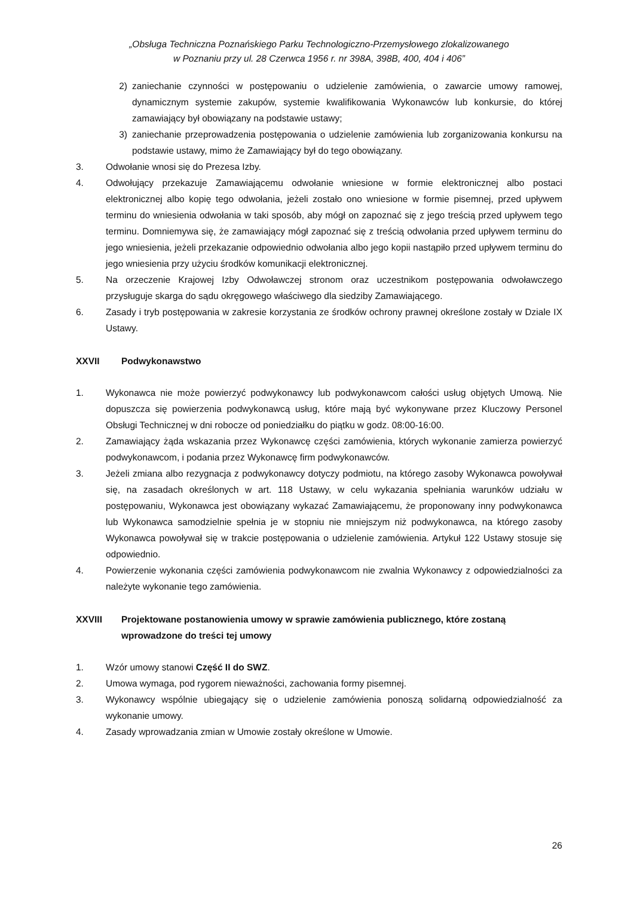„Obsługa Techniczna Poznańskiego Parku Technologiczno-Przemysłowego zlokalizowanego
w Poznaniu przy ul. 28 Czerwca 1956 r. nr 398A, 398B, 400, 404 i 406”
2) zaniechanie czynności w postępowaniu o udzielenie zamówienia, o zawarcie umowy ramowej, dynamicznym systemie zakupów, systemie kwalifikowania Wykonawców lub konkursie, do której zamawiający był obowiązany na podstawie ustawy;
3) zaniechanie przeprowadzenia postępowania o udzielenie zamówienia lub zorganizowania konkursu na podstawie ustawy, mimo że Zamawiający był do tego obowiązany.
3. Odwołanie wnosi się do Prezesa Izby.
4. Odwołujący przekazuje Zamawiającemu odwołanie wniesione w formie elektronicznej albo postaci elektronicznej albo kopię tego odwołania, jeżeli zostało ono wniesione w formie pisemnej, przed upływem terminu do wniesienia odwołania w taki sposób, aby mógł on zapoznać się z jego treścią przed upływem tego terminu. Domniemywa się, że zamawiający mógł zapoznać się z treścią odwołania przed upływem terminu do jego wniesienia, jeżeli przekazanie odpowiednio odwołania albo jego kopii nastąpiło przed upływem terminu do jego wniesienia przy użyciu środków komunikacji elektronicznej.
5. Na orzeczenie Krajowej Izby Odwoławczej stronom oraz uczestnikom postępowania odwoławczego przysługuje skarga do sądu okręgowego właściwego dla siedziby Zamawiającego.
6. Zasady i tryb postępowania w zakresie korzystania ze środków ochrony prawnej określone zostały w Dziale IX Ustawy.
XXVII Podwykonawstwo
1. Wykonawca nie może powierzyć podwykonawcy lub podwykonawcom całości usług objętych Umową. Nie dopuszcza się powierzenia podwykonawcą usług, które mają być wykonywane przez Kluczowy Personel Obsługi Technicznej w dni robocze od poniedziałku do piątku w godz. 08:00-16:00.
2. Zamawiający żąda wskazania przez Wykonawcę części zamówienia, których wykonanie zamierza powierzyć podwykonawcom, i podania przez Wykonawcę firm podwykonawców.
3. Jeżeli zmiana albo rezygnacja z podwykonawcy dotyczy podmiotu, na którego zasoby Wykonawca powoływał się, na zasadach określonych w art. 118 Ustawy, w celu wykazania spełniania warunków udziału w postępowaniu, Wykonawca jest obowiązany wykazać Zamawiającemu, że proponowany inny podwykonawca lub Wykonawca samodzielnie spełnia je w stopniu nie mniejszym niż podwykonawca, na którego zasoby Wykonawca powoływał się w trakcie postępowania o udzielenie zamówienia. Artykuł 122 Ustawy stosuje się odpowiednio.
4. Powierzenie wykonania części zamówienia podwykonawcom nie zwalnia Wykonawcy z odpowiedzialności za należyte wykonanie tego zamówienia.
XXVIII Projektowane postanowienia umowy w sprawie zamówienia publicznego, które zostaną wprowadzone do treści tej umowy
1. Wzór umowy stanowi Część II do SWZ.
2. Umowa wymaga, pod rygorem nieważności, zachowania formy pisemnej.
3. Wykonawcy wspólnie ubiegający się o udzielenie zamówienia ponoszą solidarną odpowiedzialność za wykonanie umowy.
4. Zasady wprowadzania zmian w Umowie zostały określone w Umowie.
26